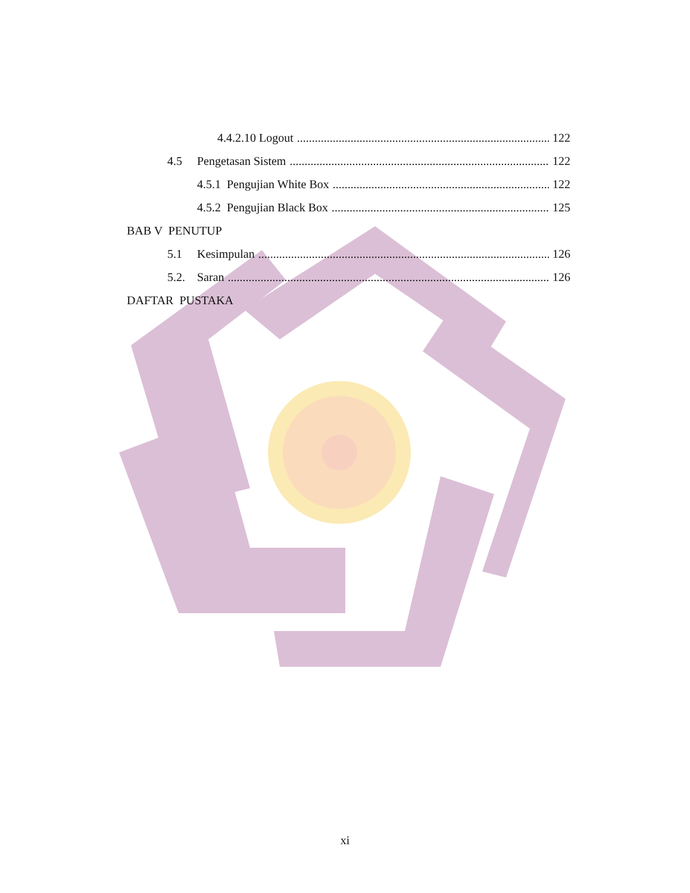4.4.2.10 Logout 122
4.5 Pengetasan Sistem 122
4.5.1 Pengujian White Box 122
4.5.2 Pengujian Black Box 125
BAB V PENUTUP
5.1 Kesimpulan 126
5.2. Saran 126
DAFTAR PUSTAKA
xi